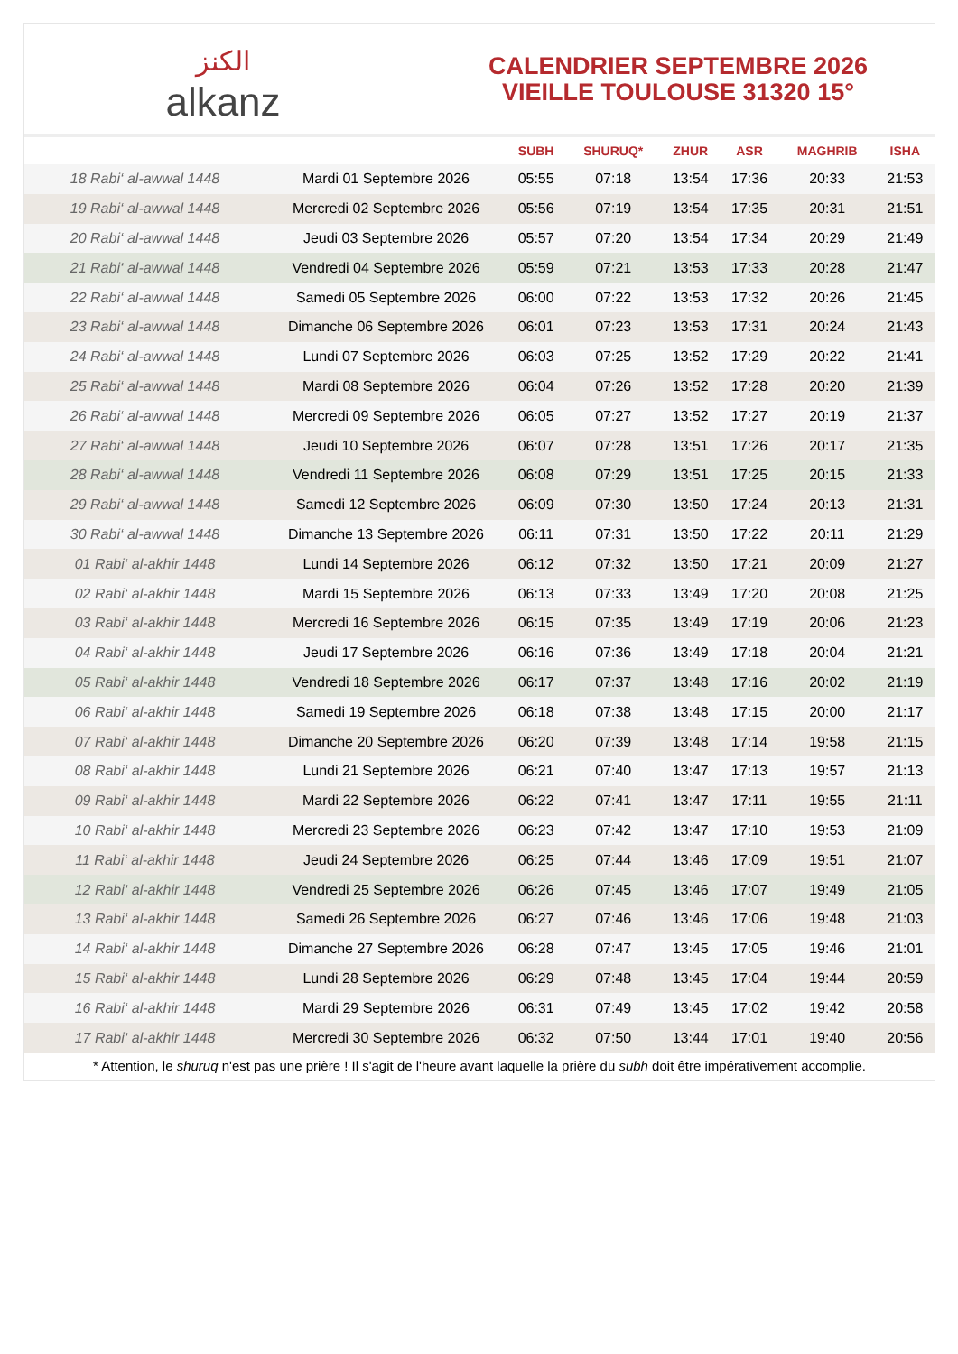الكنز
alkanz
CALENDRIER SEPTEMBRE 2026
VIEILLE TOULOUSE 31320 15°
| | | SUBH | SHURUQ* | ZHUR | ASR | MAGHRIB | ISHA |
| --- | --- | --- | --- | --- | --- | --- | --- |
| 18 Rabi‘ al-awwal 1448 | Mardi 01 Septembre 2026 | 05:55 | 07:18 | 13:54 | 17:36 | 20:33 | 21:53 |
| 19 Rabi‘ al-awwal 1448 | Mercredi 02 Septembre 2026 | 05:56 | 07:19 | 13:54 | 17:35 | 20:31 | 21:51 |
| 20 Rabi‘ al-awwal 1448 | Jeudi 03 Septembre 2026 | 05:57 | 07:20 | 13:54 | 17:34 | 20:29 | 21:49 |
| 21 Rabi‘ al-awwal 1448 | Vendredi 04 Septembre 2026 | 05:59 | 07:21 | 13:53 | 17:33 | 20:28 | 21:47 |
| 22 Rabi‘ al-awwal 1448 | Samedi 05 Septembre 2026 | 06:00 | 07:22 | 13:53 | 17:32 | 20:26 | 21:45 |
| 23 Rabi‘ al-awwal 1448 | Dimanche 06 Septembre 2026 | 06:01 | 07:23 | 13:53 | 17:31 | 20:24 | 21:43 |
| 24 Rabi‘ al-awwal 1448 | Lundi 07 Septembre 2026 | 06:03 | 07:25 | 13:52 | 17:29 | 20:22 | 21:41 |
| 25 Rabi‘ al-awwal 1448 | Mardi 08 Septembre 2026 | 06:04 | 07:26 | 13:52 | 17:28 | 20:20 | 21:39 |
| 26 Rabi‘ al-awwal 1448 | Mercredi 09 Septembre 2026 | 06:05 | 07:27 | 13:52 | 17:27 | 20:19 | 21:37 |
| 27 Rabi‘ al-awwal 1448 | Jeudi 10 Septembre 2026 | 06:07 | 07:28 | 13:51 | 17:26 | 20:17 | 21:35 |
| 28 Rabi‘ al-awwal 1448 | Vendredi 11 Septembre 2026 | 06:08 | 07:29 | 13:51 | 17:25 | 20:15 | 21:33 |
| 29 Rabi‘ al-awwal 1448 | Samedi 12 Septembre 2026 | 06:09 | 07:30 | 13:50 | 17:24 | 20:13 | 21:31 |
| 30 Rabi‘ al-awwal 1448 | Dimanche 13 Septembre 2026 | 06:11 | 07:31 | 13:50 | 17:22 | 20:11 | 21:29 |
| 01 Rabi‘ al-akhir 1448 | Lundi 14 Septembre 2026 | 06:12 | 07:32 | 13:50 | 17:21 | 20:09 | 21:27 |
| 02 Rabi‘ al-akhir 1448 | Mardi 15 Septembre 2026 | 06:13 | 07:33 | 13:49 | 17:20 | 20:08 | 21:25 |
| 03 Rabi‘ al-akhir 1448 | Mercredi 16 Septembre 2026 | 06:15 | 07:35 | 13:49 | 17:19 | 20:06 | 21:23 |
| 04 Rabi‘ al-akhir 1448 | Jeudi 17 Septembre 2026 | 06:16 | 07:36 | 13:49 | 17:18 | 20:04 | 21:21 |
| 05 Rabi‘ al-akhir 1448 | Vendredi 18 Septembre 2026 | 06:17 | 07:37 | 13:48 | 17:16 | 20:02 | 21:19 |
| 06 Rabi‘ al-akhir 1448 | Samedi 19 Septembre 2026 | 06:18 | 07:38 | 13:48 | 17:15 | 20:00 | 21:17 |
| 07 Rabi‘ al-akhir 1448 | Dimanche 20 Septembre 2026 | 06:20 | 07:39 | 13:48 | 17:14 | 19:58 | 21:15 |
| 08 Rabi‘ al-akhir 1448 | Lundi 21 Septembre 2026 | 06:21 | 07:40 | 13:47 | 17:13 | 19:57 | 21:13 |
| 09 Rabi‘ al-akhir 1448 | Mardi 22 Septembre 2026 | 06:22 | 07:41 | 13:47 | 17:11 | 19:55 | 21:11 |
| 10 Rabi‘ al-akhir 1448 | Mercredi 23 Septembre 2026 | 06:23 | 07:42 | 13:47 | 17:10 | 19:53 | 21:09 |
| 11 Rabi‘ al-akhir 1448 | Jeudi 24 Septembre 2026 | 06:25 | 07:44 | 13:46 | 17:09 | 19:51 | 21:07 |
| 12 Rabi‘ al-akhir 1448 | Vendredi 25 Septembre 2026 | 06:26 | 07:45 | 13:46 | 17:07 | 19:49 | 21:05 |
| 13 Rabi‘ al-akhir 1448 | Samedi 26 Septembre 2026 | 06:27 | 07:46 | 13:46 | 17:06 | 19:48 | 21:03 |
| 14 Rabi‘ al-akhir 1448 | Dimanche 27 Septembre 2026 | 06:28 | 07:47 | 13:45 | 17:05 | 19:46 | 21:01 |
| 15 Rabi‘ al-akhir 1448 | Lundi 28 Septembre 2026 | 06:29 | 07:48 | 13:45 | 17:04 | 19:44 | 20:59 |
| 16 Rabi‘ al-akhir 1448 | Mardi 29 Septembre 2026 | 06:31 | 07:49 | 13:45 | 17:02 | 19:42 | 20:58 |
| 17 Rabi‘ al-akhir 1448 | Mercredi 30 Septembre 2026 | 06:32 | 07:50 | 13:44 | 17:01 | 19:40 | 20:56 |
* Attention, le shuruq n'est pas une prière ! Il s'agit de l'heure avant laquelle la prière du subh doit être impérativement accomplie.